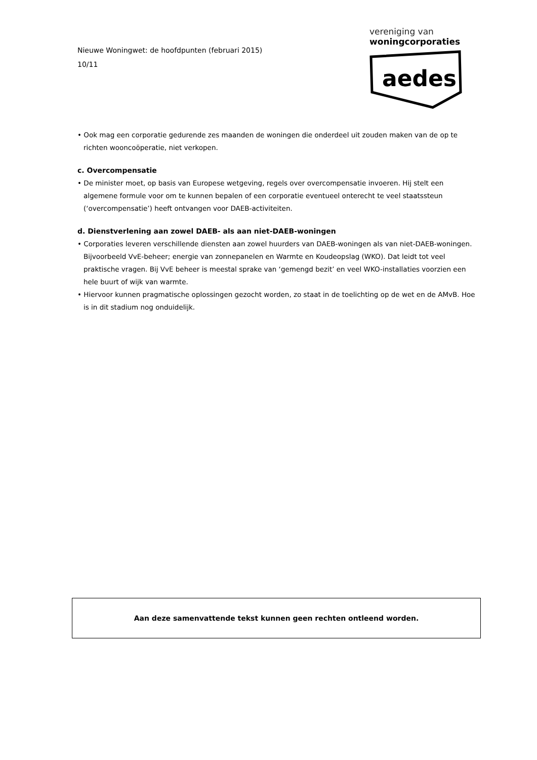Nieuwe Woningwet: de hoofdpunten (februari 2015)
10/11
vereniging van
woningcorporaties
aedes
• Ook mag een corporatie gedurende zes maanden de woningen die onderdeel uit zouden maken van de op te richten wooncoöperatie, niet verkopen.
c. Overcompensatie
• De minister moet, op basis van Europese wetgeving, regels over overcompensatie invoeren. Hij stelt een algemene formule voor om te kunnen bepalen of een corporatie eventueel onterecht te veel staatssteun (‘overcompensatie’) heeft ontvangen voor DAEB-activiteiten.
d. Dienstverlening aan zowel DAEB- als aan niet-DAEB-woningen
• Corporaties leveren verschillende diensten aan zowel huurders van DAEB-woningen als van niet-DAEB-woningen. Bijvoorbeeld VvE-beheer; energie van zonnepanelen en Warmte en Koudeopslag (WKO). Dat leidt tot veel praktische vragen. Bij VvE beheer is meestal sprake van ‘gemengd bezit’ en veel WKO-installaties voorzien een hele buurt of wijk van warmte.
• Hiervoor kunnen pragmatische oplossingen gezocht worden, zo staat in de toelichting op de wet en de AMvB. Hoe is in dit stadium nog onduidelijk.
Aan deze samenvattende tekst kunnen geen rechten ontleend worden.